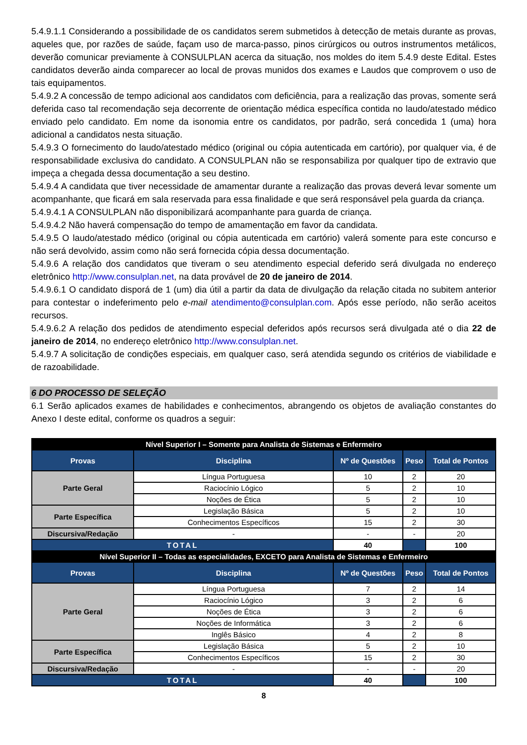5.4.9.1.1 Considerando a possibilidade de os candidatos serem submetidos à detecção de metais durante as provas, aqueles que, por razões de saúde, façam uso de marca-passo, pinos cirúrgicos ou outros instrumentos metálicos, deverão comunicar previamente à CONSULPLAN acerca da situação, nos moldes do item 5.4.9 deste Edital. Estes candidatos deverão ainda comparecer ao local de provas munidos dos exames e Laudos que comprovem o uso de tais equipamentos.
5.4.9.2 A concessão de tempo adicional aos candidatos com deficiência, para a realização das provas, somente será deferida caso tal recomendação seja decorrente de orientação médica específica contida no laudo/atestado médico enviado pelo candidato. Em nome da isonomia entre os candidatos, por padrão, será concedida 1 (uma) hora adicional a candidatos nesta situação.
5.4.9.3 O fornecimento do laudo/atestado médico (original ou cópia autenticada em cartório), por qualquer via, é de responsabilidade exclusiva do candidato. A CONSULPLAN não se responsabiliza por qualquer tipo de extravio que impeça a chegada dessa documentação a seu destino.
5.4.9.4 A candidata que tiver necessidade de amamentar durante a realização das provas deverá levar somente um acompanhante, que ficará em sala reservada para essa finalidade e que será responsável pela guarda da criança.
5.4.9.4.1 A CONSULPLAN não disponibilizará acompanhante para guarda de criança.
5.4.9.4.2 Não haverá compensação do tempo de amamentação em favor da candidata.
5.4.9.5 O laudo/atestado médico (original ou cópia autenticada em cartório) valerá somente para este concurso e não será devolvido, assim como não será fornecida cópia dessa documentação.
5.4.9.6 A relação dos candidatos que tiveram o seu atendimento especial deferido será divulgada no endereço eletrônico http://www.consulplan.net, na data provável de 20 de janeiro de 2014.
5.4.9.6.1 O candidato disporá de 1 (um) dia útil a partir da data de divulgação da relação citada no subitem anterior para contestar o indeferimento pelo e-mail atendimento@consulplan.com. Após esse período, não serão aceitos recursos.
5.4.9.6.2 A relação dos pedidos de atendimento especial deferidos após recursos será divulgada até o dia 22 de janeiro de 2014, no endereço eletrônico http://www.consulplan.net.
5.4.9.7 A solicitação de condições especiais, em qualquer caso, será atendida segundo os critérios de viabilidade e de razoabilidade.
6 DO PROCESSO DE SELEÇÃO
6.1 Serão aplicados exames de habilidades e conhecimentos, abrangendo os objetos de avaliação constantes do Anexo I deste edital, conforme os quadros a seguir:
| Nível Superior I – Somente para Analista de Sistemas e Enfermeiro | | | | |
| Provas | Disciplina | Nº de Questões | Peso | Total de Pontos |
| Parte Geral | Língua Portuguesa | 10 | 2 | 20 |
| | Raciocínio Lógico | 5 | 2 | 10 |
| | Noções de Ética | 5 | 2 | 10 |
| Parte Específica | Legislação Básica | 5 | 2 | 10 |
| | Conhecimentos Específicos | 15 | 2 | 30 |
| Discursiva/Redação | - | - | - | 20 |
| TOTAL | | 40 | | 100 |
| Nível Superior II – Todas as especialidades, EXCETO para Analista de Sistemas e Enfermeiro | | | | |
| Provas | Disciplina | Nº de Questões | Peso | Total de Pontos |
| Parte Geral | Língua Portuguesa | 7 | 2 | 14 |
| | Raciocínio Lógico | 3 | 2 | 6 |
| | Noções de Ética | 3 | 2 | 6 |
| | Noções de Informática | 3 | 2 | 6 |
| | Inglês Básico | 4 | 2 | 8 |
| Parte Específica | Legislação Básica | 5 | 2 | 10 |
| | Conhecimentos Específicos | 15 | 2 | 30 |
| Discursiva/Redação | - | - | - | 20 |
| TOTAL | | 40 | | 100 |
8